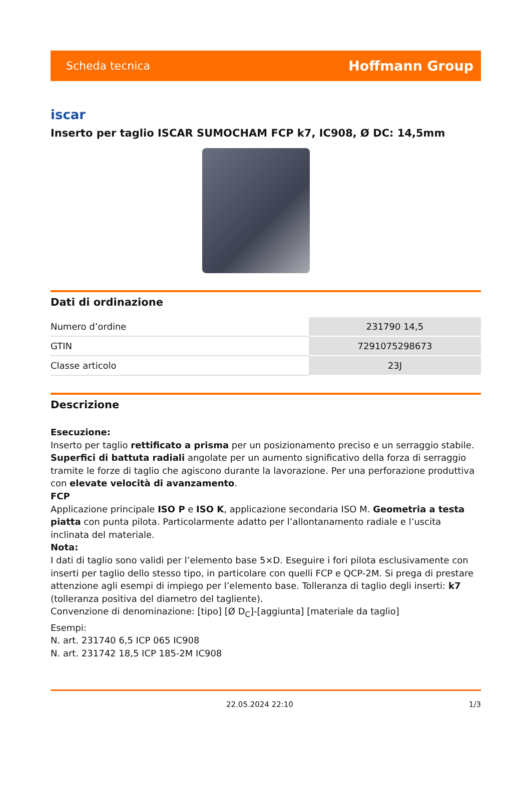Scheda tecnica Hoffmann Group
iscar
Inserto per taglio ISCAR SUMOCHAM FCP k7, IC908, Ø DC: 14,5mm
Dati di ordinazione
| Numero d’ordine | 231790 14,5 |
| GTIN | 7291075298673 |
| Classe articolo | 23J |
Descrizione
Esecuzione:
Inserto per taglio rettificato a prisma per un posizionamento preciso e un serraggio stabile. Superfici di battuta radiali angolate per un aumento significativo della forza di serraggio tramite le forze di taglio che agiscono durante la lavorazione. Per una perforazione produttiva con elevate velocità di avanzamento.
FCP
Applicazione principale ISO P e ISO K, applicazione secondaria ISO M. Geometria a testa piatta con punta pilota. Particolarmente adatto per l’allontanamento radiale e l’uscita inclinata del materiale.
Nota:
I dati di taglio sono validi per l’elemento base 5×D. Eseguire i fori pilota esclusivamente con inserti per taglio dello stesso tipo, in particolare con quelli FCP e QCP-2M. Si prega di prestare attenzione agli esempi di impiego per l’elemento base. Tolleranza di taglio degli inserti: k7 (tolleranza positiva del diametro del tagliente).
Convenzione di denominazione: [tipo] [Ø D<sub>C</sub>]-[aggiunta] [materiale da taglio]
Esempi:
N. art. 231740 6,5 ICP 065 IC908
N. art. 231742 18,5 ICP 185-2M IC908
22.05.2024 22:10 1/3